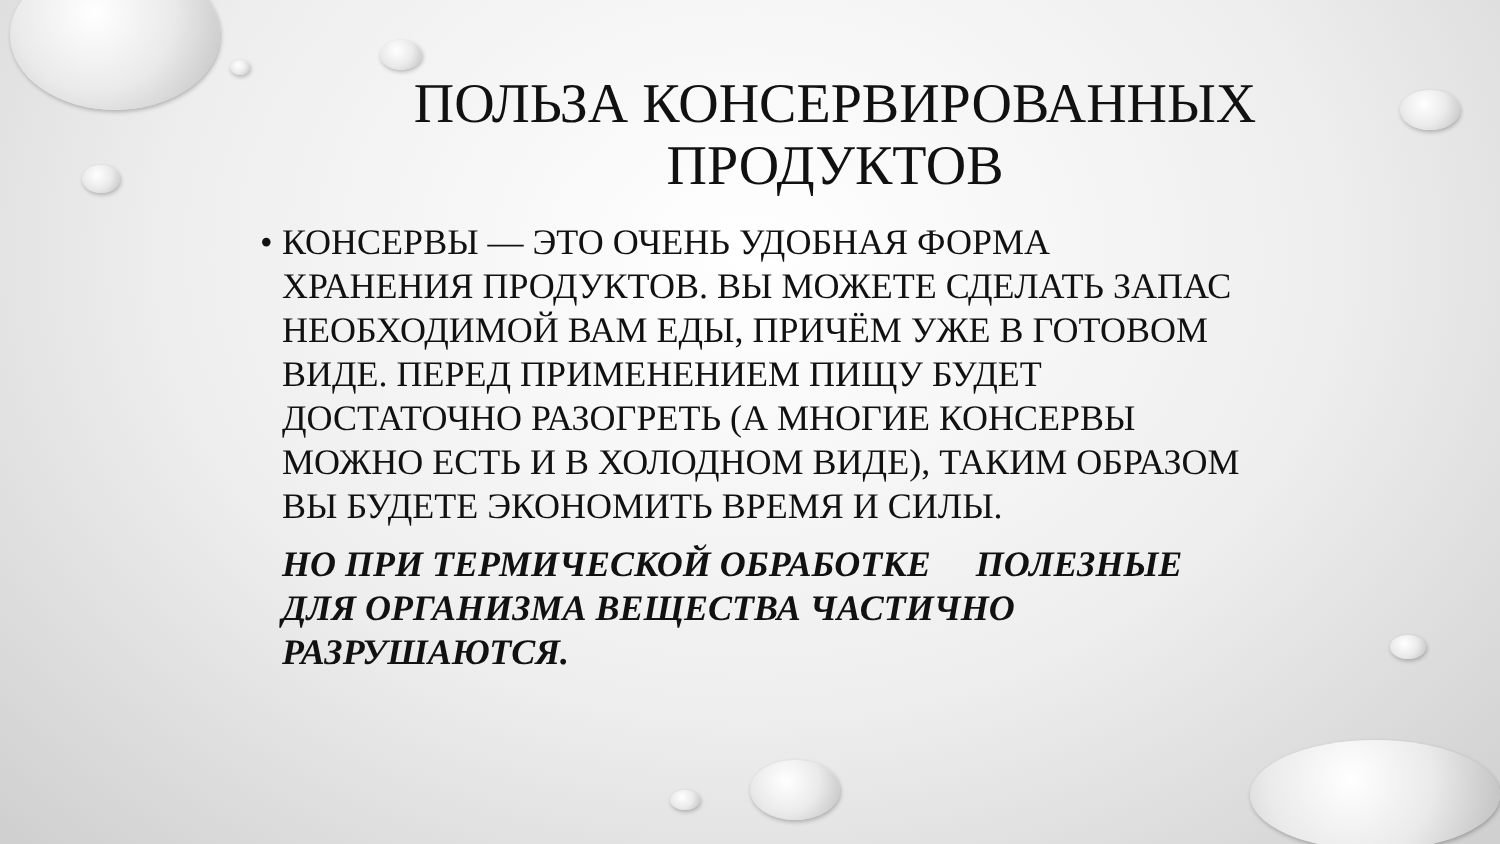ПОЛЬЗА КОНСЕРВИРОВАННЫХ
ПРОДУКТОВ
• КОНСЕРВЫ — ЭТО ОЧЕНЬ УДОБНАЯ ФОРМА ХРАНЕНИЯ ПРОДУКТОВ. ВЫ МОЖЕТЕ СДЕЛАТЬ ЗАПАС НЕОБХОДИМОЙ ВАМ ЕДЫ, ПРИЧЁМ УЖЕ В ГОТОВОМ ВИДЕ. ПЕРЕД ПРИМЕНЕНИЕМ ПИЩУ БУДЕТ ДОСТАТОЧНО РАЗОГРЕТЬ (А МНОГИЕ КОНСЕРВЫ МОЖНО ЕСТЬ И В ХОЛОДНОМ ВИДЕ), ТАКИМ ОБРАЗОМ ВЫ БУДЕТЕ ЭКОНОМИТЬ ВРЕМЯ И СИЛЫ.
НО ПРИ ТЕРМИЧЕСКОЙ ОБРАБОТКЕ ПОЛЕЗНЫЕ ДЛЯ ОРГАНИЗМА ВЕЩЕСТВА ЧАСТИЧНО РАЗРУШАЮТСЯ.